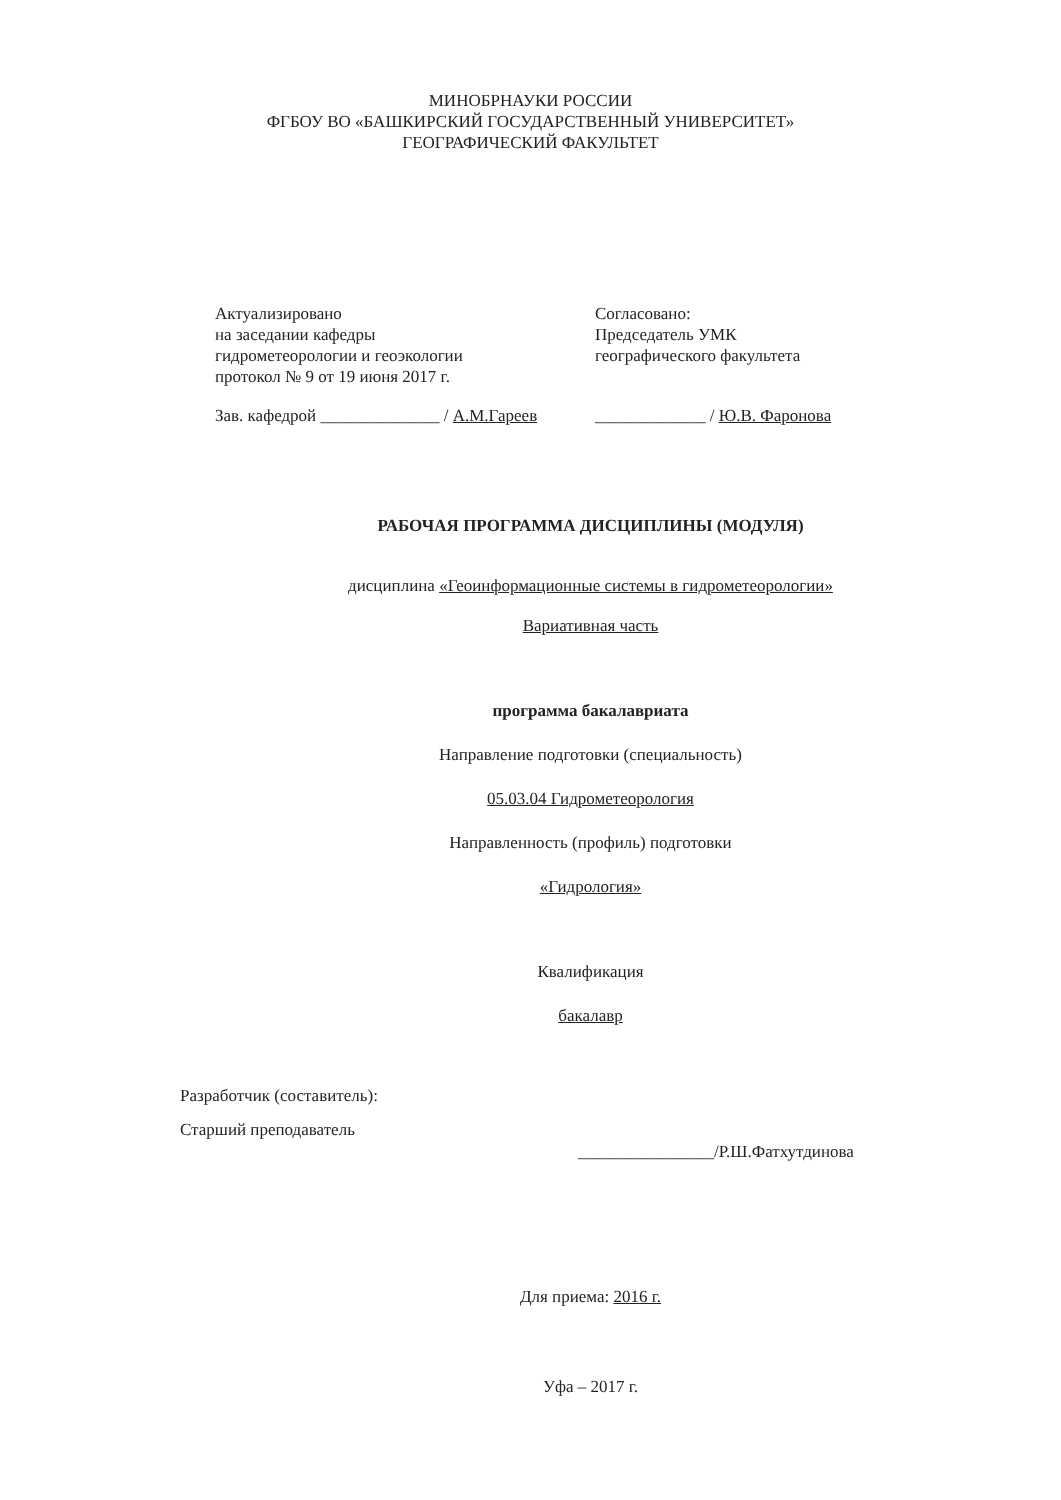МИНОБРНАУКИ РОССИИ
ФГБОУ ВО «БАШКИРСКИЙ ГОСУДАРСТВЕННЫЙ УНИВЕРСИТЕТ»
ГЕОГРАФИЧЕСКИЙ ФАКУЛЬТЕТ
Актуализировано
на заседании кафедры
гидрометеорологии и геоэкологии
протокол № 9 от 19 июня 2017 г.
Зав. кафедрой ______________ / А.М.Гареев
Согласовано:
Председатель УМК
географического факультета
_____________ / Ю.В. Фаронова
РАБОЧАЯ ПРОГРАММА ДИСЦИПЛИНЫ (МОДУЛЯ)
дисциплина «Геоинформационные системы в гидрометеорологии»
Вариативная часть
программа бакалавриата
Направление подготовки (специальность)
05.03.04 Гидрометеорология
Направленность (профиль) подготовки
«Гидрология»
Квалификация
бакалавр
Разработчик (составитель):
Старший преподаватель
________________/Р.Ш.Фатхутдинова
Для приема: 2016 г.
Уфа – 2017 г.